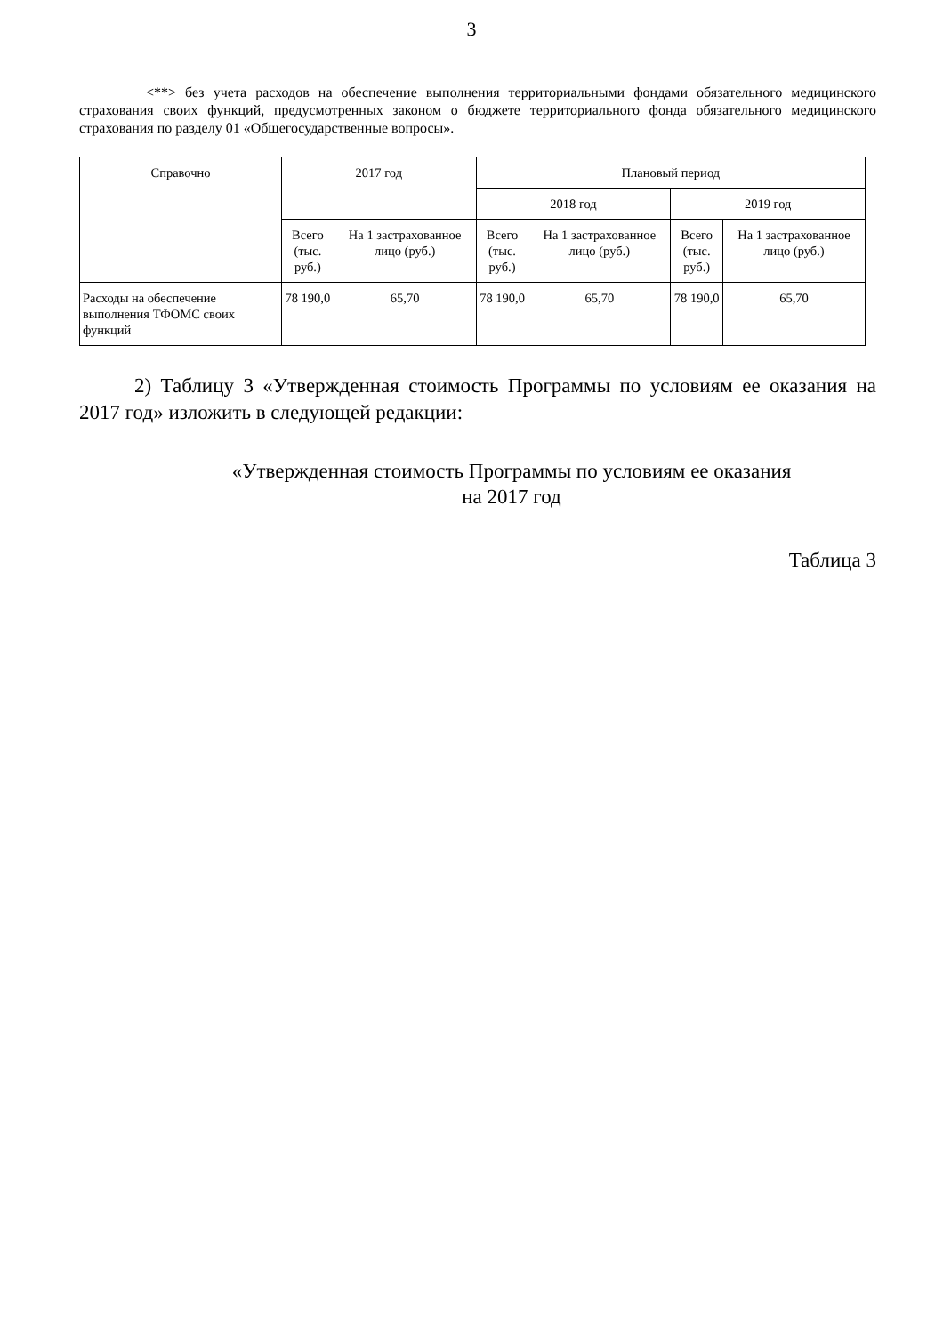3
<**> без учета расходов на обеспечение выполнения территориальными фондами обязательного медицинского страхования своих функций, предусмотренных законом о бюджете территориального фонда обязательного медицинского страхования по разделу 01 «Общегосударственные вопросы».
| Справочно | 2017 год | | Плановый период | | | |
| --- | --- | --- | --- | --- | --- | --- |
| | | | 2018 год | | 2019 год | |
| | Всего (тыс. руб.) | На 1 застрахованное лицо (руб.) | Всего (тыс. руб.) | На 1 застрахованное лицо (руб.) | Всего (тыс. руб.) | На 1 застрахованное лицо (руб.) |
| Расходы на обеспечение выполнения ТФОМС своих функций | 78 190,0 | 65,70 | 78 190,0 | 65,70 | 78 190,0 | 65,70 |
2) Таблицу 3 «Утвержденная стоимость Программы по условиям ее оказания на 2017 год» изложить в следующей редакции:
«Утвержденная стоимость Программы по условиям ее оказания
на 2017 год
Таблица 3